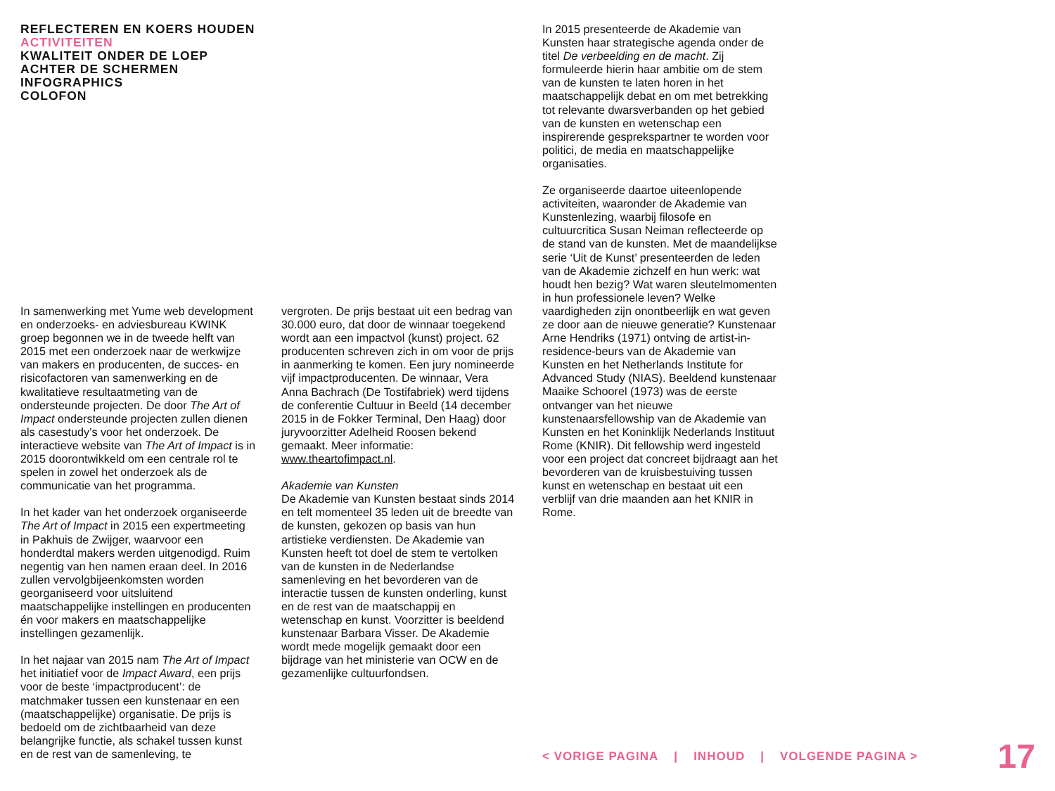REFLECTEREN EN KOERS HOUDEN
ACTIVITEITEN
KWALITEIT ONDER DE LOEP
ACHTER DE SCHERMEN
INFOGRAPHICS
COLOFON
In samenwerking met Yume web development en onderzoeks- en adviesbureau KWINK groep begonnen we in de tweede helft van 2015 met een onderzoek naar de werkwijze van makers en producenten, de succes- en risicofactoren van samenwerking en de kwalitatieve resultaatmeting van de ondersteunde projecten. De door The Art of Impact ondersteunde projecten zullen dienen als casestudy’s voor het onderzoek. De interactieve website van The Art of Impact is in 2015 doorontwikkeld om een centrale rol te spelen in zowel het onderzoek als de communicatie van het programma.
In het kader van het onderzoek organiseerde The Art of Impact in 2015 een expertmeeting in Pakhuis de Zwijger, waarvoor een honderdtal makers werden uitgenodigd. Ruim negentig van hen namen eraan deel. In 2016 zullen vervolgbijeenkomsten worden georganiseerd voor uitsluitend maatschappelijke instellingen en producenten én voor makers en maatschappelijke instellingen gezamenlijk.
In het najaar van 2015 nam The Art of Impact het initiatief voor de Impact Award, een prijs voor de beste ‘impactproducent’: de matchmaker tussen een kunstenaar en een (maatschappelijke) organisatie. De prijs is bedoeld om de zichtbaarheid van deze belangrijke functie, als schakel tussen kunst en de rest van de samenleving, te
vergroten. De prijs bestaat uit een bedrag van 30.000 euro, dat door de winnaar toegekend wordt aan een impactvol (kunst) project. 62 producenten schreven zich in om voor de prijs in aanmerking te komen. Een jury nomineerde vijf impactproducenten. De winnaar, Vera Anna Bachrach (De Tostifabriek) werd tijdens de conferentie Cultuur in Beeld (14 december 2015 in de Fokker Terminal, Den Haag) door juryvoorzitter Adelheid Roosen bekend gemaakt. Meer informatie: www.theartofimpact.nl.
Akademie van Kunsten
De Akademie van Kunsten bestaat sinds 2014 en telt momenteel 35 leden uit de breedte van de kunsten, gekozen op basis van hun artistieke verdiensten. De Akademie van Kunsten heeft tot doel de stem te vertolken van de kunsten in de Nederlandse samenleving en het bevorderen van de interactie tussen de kunsten onderling, kunst en de rest van de maatschappij en wetenschap en kunst. Voorzitter is beeldend kunstenaar Barbara Visser. De Akademie wordt mede mogelijk gemaakt door een bijdrage van het ministerie van OCW en de gezamenlijke cultuurfondsen.
In 2015 presenteerde de Akademie van Kunsten haar strategische agenda onder de titel De verbeelding en de macht. Zij formuleerde hierin haar ambitie om de stem van de kunsten te laten horen in het maatschappelijk debat en om met betrekking tot relevante dwarsverbanden op het gebied van de kunsten en wetenschap een inspirerende gesprekspartner te worden voor politici, de media en maatschappelijke organisaties.
Ze organiseerde daartoe uiteenlopende activiteiten, waaronder de Akademie van Kunstenlezing, waarbij filosofe en cultuurcritica Susan Neiman reflecteerde op de stand van de kunsten. Met de maandelijkse serie ‘Uit de Kunst’ presenteerden de leden van de Akademie zichzelf en hun werk: wat houdt hen bezig? Wat waren sleutelmomenten in hun professionele leven? Welke vaardigheden zijn onontbeerlijk en wat geven ze door aan de nieuwe generatie? Kunstenaar Arne Hendriks (1971) ontving de artist-in-residence-beurs van de Akademie van Kunsten en het Netherlands Institute for Advanced Study (NIAS). Beeldend kunstenaar Maaike Schoorel (1973) was de eerste ontvanger van het nieuwe kunstenaarsfellowship van de Akademie van Kunsten en het Koninklijk Nederlands Instituut Rome (KNIR). Dit fellowship werd ingesteld voor een project dat concreet bijdraagt aan het bevorderen van de kruisbestuiving tussen kunst en wetenschap en bestaat uit een verblijf van drie maanden aan het KNIR in Rome.
< VORIGE PAGINA | INHOUD | VOLGENDE PAGINA >
17